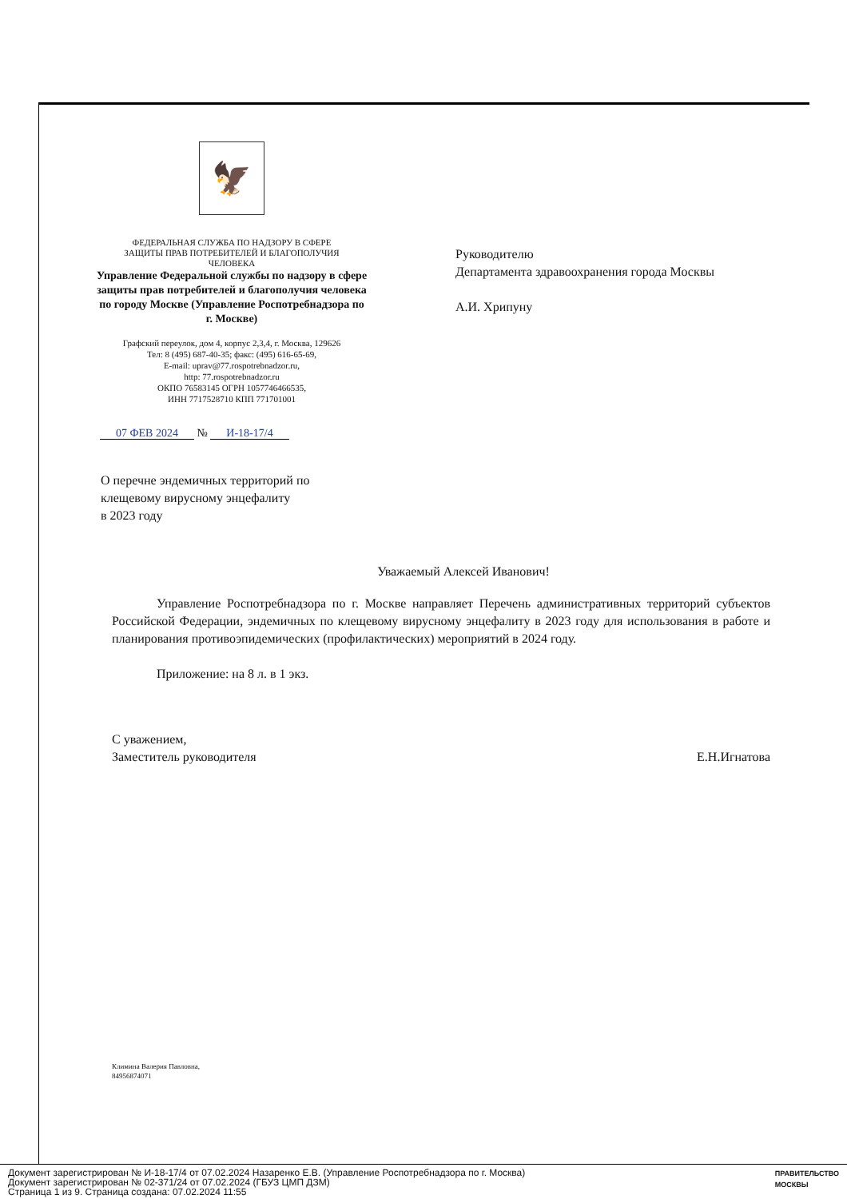🦅
ФЕДЕРАЛЬНАЯ СЛУЖБА ПО НАДЗОРУ В СФЕРЕ
ЗАЩИТЫ ПРАВ ПОТРЕБИТЕЛЕЙ И БЛАГОПОЛУЧИЯ
ЧЕЛОВЕКА
Управление Федеральной службы по надзору в сфере защиты прав потребителей и благополучия человека по городу Москве (Управление Роспотребнадзора по г. Москве)
Графский переулок, дом 4, корпус 2,3,4, г. Москва, 129626
Тел: 8 (495) 687-40-35; факс: (495) 616-65-69,
E-mail: uprav@77.rospotrebnadzor.ru,
http: 77.rospotrebnadzor.ru
ОКПО 76583145 ОГРН 1057746466535,
ИНН 7717528710 КПП 771701001
Руководителю
Департамента здравоохранения города Москвы
А.И. Хрипуну
07 ФЕВ 2024 № И-18-17/4
О перечне эндемичных территорий по
клещевому вирусному энцефалиту
в 2023 году
Уважаемый Алексей Иванович!
Управление Роспотребнадзора по г. Москве направляет Перечень административных территорий субъектов Российской Федерации, эндемичных по клещевому вирусному энцефалиту в 2023 году для использования в работе и планирования противоэпидемических (профилактических) мероприятий в 2024 году.
Приложение: на 8 л. в 1 экз.
С уважением,
Заместитель руководителя
Е.Н.Игнатова
Климина Валерия Павловна,
84956874071
Документ зарегистрирован № И-18-17/4 от 07.02.2024 Назаренко Е.В. (Управление Роспотребнадзора по г. Москва)
Документ зарегистрирован № 02-371/24 от 07.02.2024 (ГБУЗ ЦМП ДЗМ)
Страница 1 из 9. Страница создана: 07.02.2024 11:55
ПРАВИТЕЛЬСТВО
МОСКВЫ